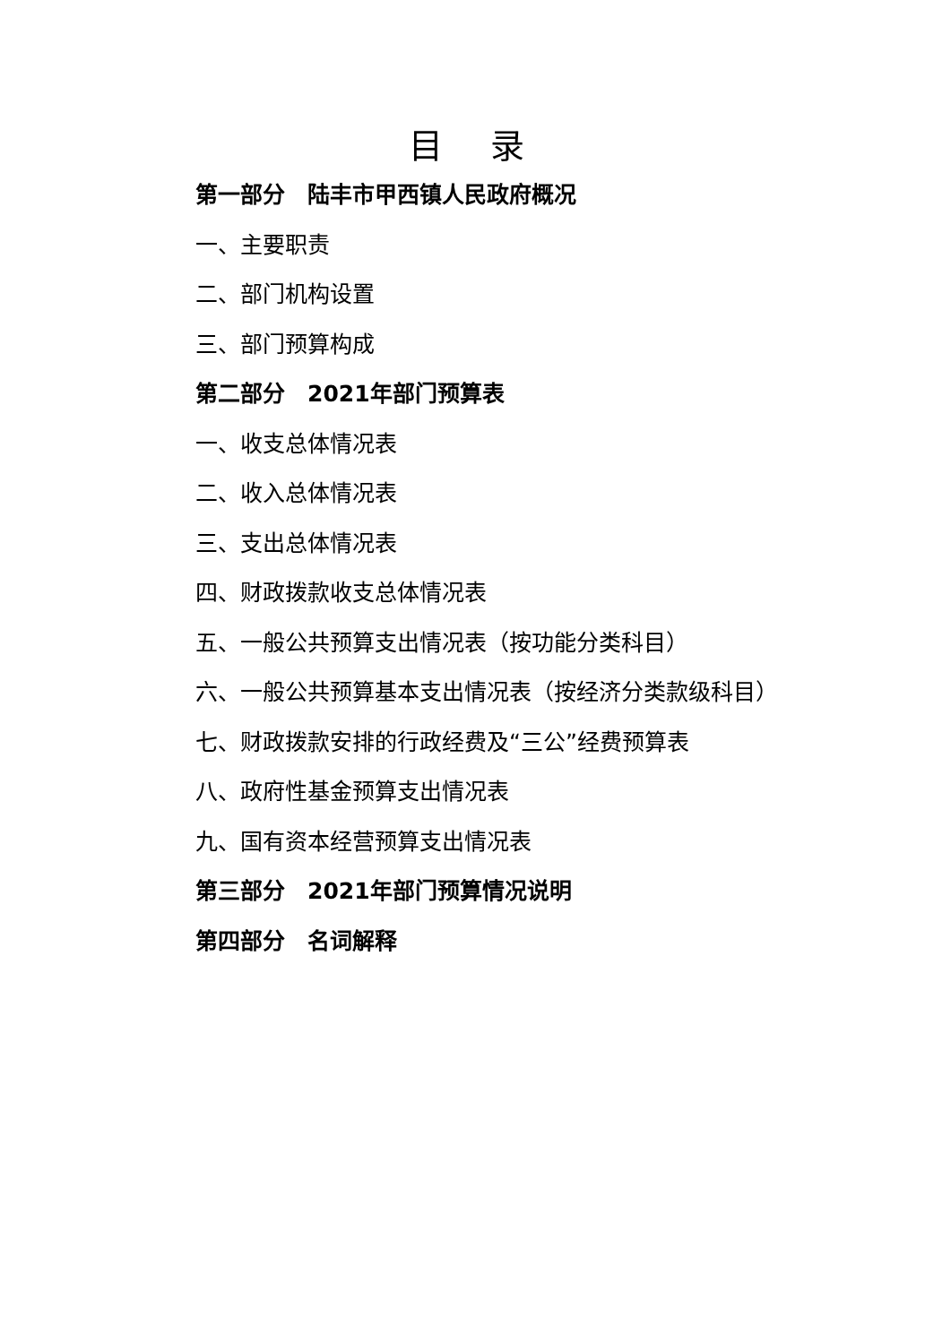目 录
第一部分　陆丰市甲西镇人民政府概况
一、主要职责
二、部门机构设置
三、部门预算构成
第二部分　2021年部门预算表
一、收支总体情况表
二、收入总体情况表
三、支出总体情况表
四、财政拨款收支总体情况表
五、一般公共预算支出情况表（按功能分类科目）
六、一般公共预算基本支出情况表（按经济分类款级科目）
七、财政拨款安排的行政经费及“三公”经费预算表
八、政府性基金预算支出情况表
九、国有资本经营预算支出情况表
第三部分　2021年部门预算情况说明
第四部分　名词解释